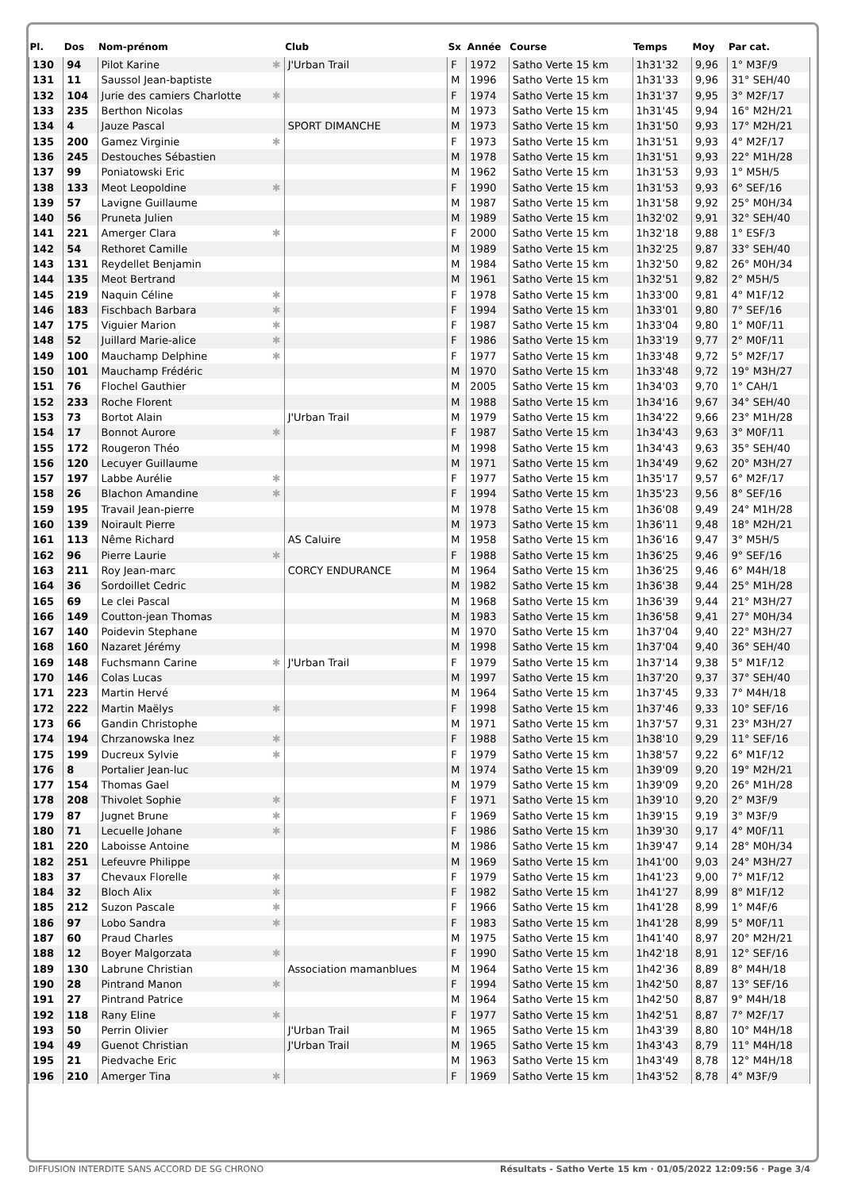| Pl. | Dos | Nom-prénom | Club | Sx | Année | Course | Temps | Moy | Par cat. |
| --- | --- | --- | --- | --- | --- | --- | --- | --- | --- |
| 130 | 94 | Pilot Karine ✱ | J'Urban Trail | F | 1972 | Satho Verte 15 km | 1h31'32 | 9,96 | 1° M3F/9 |
| 131 | 11 | Saussol Jean-baptiste | | M | 1996 | Satho Verte 15 km | 1h31'33 | 9,96 | 31° SEH/40 |
| 132 | 104 | Jurie des camiers Charlotte ✱ | | F | 1974 | Satho Verte 15 km | 1h31'37 | 9,95 | 3° M2F/17 |
| 133 | 235 | Berthon Nicolas | | M | 1973 | Satho Verte 15 km | 1h31'45 | 9,94 | 16° M2H/21 |
| 134 | 4 | Jauze Pascal | SPORT DIMANCHE | M | 1973 | Satho Verte 15 km | 1h31'50 | 9,93 | 17° M2H/21 |
| 135 | 200 | Gamez Virginie ✱ | | F | 1973 | Satho Verte 15 km | 1h31'51 | 9,93 | 4° M2F/17 |
| 136 | 245 | Destouches Sébastien | | M | 1978 | Satho Verte 15 km | 1h31'51 | 9,93 | 22° M1H/28 |
| 137 | 99 | Poniatowski Eric | | M | 1962 | Satho Verte 15 km | 1h31'53 | 9,93 | 1° M5H/5 |
| 138 | 133 | Meot Leopoldine ✱ | | F | 1990 | Satho Verte 15 km | 1h31'53 | 9,93 | 6° SEF/16 |
| 139 | 57 | Lavigne Guillaume | | M | 1987 | Satho Verte 15 km | 1h31'58 | 9,92 | 25° M0H/34 |
| 140 | 56 | Pruneta Julien | | M | 1989 | Satho Verte 15 km | 1h32'02 | 9,91 | 32° SEH/40 |
| 141 | 221 | Amerger Clara ✱ | | F | 2000 | Satho Verte 15 km | 1h32'18 | 9,88 | 1° ESF/3 |
| 142 | 54 | Rethoret Camille | | M | 1989 | Satho Verte 15 km | 1h32'25 | 9,87 | 33° SEH/40 |
| 143 | 131 | Reydellet Benjamin | | M | 1984 | Satho Verte 15 km | 1h32'50 | 9,82 | 26° M0H/34 |
| 144 | 135 | Meot Bertrand | | M | 1961 | Satho Verte 15 km | 1h32'51 | 9,82 | 2° M5H/5 |
| 145 | 219 | Naquin Céline ✱ | | F | 1978 | Satho Verte 15 km | 1h33'00 | 9,81 | 4° M1F/12 |
| 146 | 183 | Fischbach Barbara ✱ | | F | 1994 | Satho Verte 15 km | 1h33'01 | 9,80 | 7° SEF/16 |
| 147 | 175 | Viguier Marion ✱ | | F | 1987 | Satho Verte 15 km | 1h33'04 | 9,80 | 1° M0F/11 |
| 148 | 52 | Juillard Marie-alice ✱ | | F | 1986 | Satho Verte 15 km | 1h33'19 | 9,77 | 2° M0F/11 |
| 149 | 100 | Mauchamp Delphine ✱ | | F | 1977 | Satho Verte 15 km | 1h33'48 | 9,72 | 5° M2F/17 |
| 150 | 101 | Mauchamp Frédéric | | M | 1970 | Satho Verte 15 km | 1h33'48 | 9,72 | 19° M3H/27 |
| 151 | 76 | Flochel Gauthier | | M | 2005 | Satho Verte 15 km | 1h34'03 | 9,70 | 1° CAH/1 |
| 152 | 233 | Roche Florent | | M | 1988 | Satho Verte 15 km | 1h34'16 | 9,67 | 34° SEH/40 |
| 153 | 73 | Bortot Alain | J'Urban Trail | M | 1979 | Satho Verte 15 km | 1h34'22 | 9,66 | 23° M1H/28 |
| 154 | 17 | Bonnot Aurore ✱ | | F | 1987 | Satho Verte 15 km | 1h34'43 | 9,63 | 3° M0F/11 |
| 155 | 172 | Rougeron Théo | | M | 1998 | Satho Verte 15 km | 1h34'43 | 9,63 | 35° SEH/40 |
| 156 | 120 | Lecuyer Guillaume | | M | 1971 | Satho Verte 15 km | 1h34'49 | 9,62 | 20° M3H/27 |
| 157 | 197 | Labbe Aurélie ✱ | | F | 1977 | Satho Verte 15 km | 1h35'17 | 9,57 | 6° M2F/17 |
| 158 | 26 | Blachon Amandine ✱ | | F | 1994 | Satho Verte 15 km | 1h35'23 | 9,56 | 8° SEF/16 |
| 159 | 195 | Travail Jean-pierre | | M | 1978 | Satho Verte 15 km | 1h36'08 | 9,49 | 24° M1H/28 |
| 160 | 139 | Noirault Pierre | | M | 1973 | Satho Verte 15 km | 1h36'11 | 9,48 | 18° M2H/21 |
| 161 | 113 | Nême Richard | AS Caluire | M | 1958 | Satho Verte 15 km | 1h36'16 | 9,47 | 3° M5H/5 |
| 162 | 96 | Pierre Laurie ✱ | | F | 1988 | Satho Verte 15 km | 1h36'25 | 9,46 | 9° SEF/16 |
| 163 | 211 | Roy Jean-marc | CORCY ENDURANCE | M | 1964 | Satho Verte 15 km | 1h36'25 | 9,46 | 6° M4H/18 |
| 164 | 36 | Sordoillet Cedric | | M | 1982 | Satho Verte 15 km | 1h36'38 | 9,44 | 25° M1H/28 |
| 165 | 69 | Le clei Pascal | | M | 1968 | Satho Verte 15 km | 1h36'39 | 9,44 | 21° M3H/27 |
| 166 | 149 | Coutton-jean Thomas | | M | 1983 | Satho Verte 15 km | 1h36'58 | 9,41 | 27° M0H/34 |
| 167 | 140 | Poidevin Stephane | | M | 1970 | Satho Verte 15 km | 1h37'04 | 9,40 | 22° M3H/27 |
| 168 | 160 | Nazaret Jérémy | | M | 1998 | Satho Verte 15 km | 1h37'04 | 9,40 | 36° SEH/40 |
| 169 | 148 | Fuchsmann Carine ✱ | J'Urban Trail | F | 1979 | Satho Verte 15 km | 1h37'14 | 9,38 | 5° M1F/12 |
| 170 | 146 | Colas Lucas | | M | 1997 | Satho Verte 15 km | 1h37'20 | 9,37 | 37° SEH/40 |
| 171 | 223 | Martin Hervé | | M | 1964 | Satho Verte 15 km | 1h37'45 | 9,33 | 7° M4H/18 |
| 172 | 222 | Martin Maëlys ✱ | | F | 1998 | Satho Verte 15 km | 1h37'46 | 9,33 | 10° SEF/16 |
| 173 | 66 | Gandin Christophe | | M | 1971 | Satho Verte 15 km | 1h37'57 | 9,31 | 23° M3H/27 |
| 174 | 194 | Chrzanowska Inez ✱ | | F | 1988 | Satho Verte 15 km | 1h38'10 | 9,29 | 11° SEF/16 |
| 175 | 199 | Ducreux Sylvie ✱ | | F | 1979 | Satho Verte 15 km | 1h38'57 | 9,22 | 6° M1F/12 |
| 176 | 8 | Portalier Jean-luc | | M | 1974 | Satho Verte 15 km | 1h39'09 | 9,20 | 19° M2H/21 |
| 177 | 154 | Thomas Gael | | M | 1979 | Satho Verte 15 km | 1h39'09 | 9,20 | 26° M1H/28 |
| 178 | 208 | Thivolet Sophie ✱ | | F | 1971 | Satho Verte 15 km | 1h39'10 | 9,20 | 2° M3F/9 |
| 179 | 87 | Jugnet Brune ✱ | | F | 1969 | Satho Verte 15 km | 1h39'15 | 9,19 | 3° M3F/9 |
| 180 | 71 | Lecuelle Johane ✱ | | F | 1986 | Satho Verte 15 km | 1h39'30 | 9,17 | 4° M0F/11 |
| 181 | 220 | Laboisse Antoine | | M | 1986 | Satho Verte 15 km | 1h39'47 | 9,14 | 28° M0H/34 |
| 182 | 251 | Lefeuvre Philippe | | M | 1969 | Satho Verte 15 km | 1h41'00 | 9,03 | 24° M3H/27 |
| 183 | 37 | Chevaux Florelle ✱ | | F | 1979 | Satho Verte 15 km | 1h41'23 | 9,00 | 7° M1F/12 |
| 184 | 32 | Bloch Alix ✱ | | F | 1982 | Satho Verte 15 km | 1h41'27 | 8,99 | 8° M1F/12 |
| 185 | 212 | Suzon Pascale ✱ | | F | 1966 | Satho Verte 15 km | 1h41'28 | 8,99 | 1° M4F/6 |
| 186 | 97 | Lobo Sandra ✱ | | F | 1983 | Satho Verte 15 km | 1h41'28 | 8,99 | 5° M0F/11 |
| 187 | 60 | Praud Charles | | M | 1975 | Satho Verte 15 km | 1h41'40 | 8,97 | 20° M2H/21 |
| 188 | 12 | Boyer Malgorzata ✱ | | F | 1990 | Satho Verte 15 km | 1h42'18 | 8,91 | 12° SEF/16 |
| 189 | 130 | Labrune Christian | Association mamanblues | M | 1964 | Satho Verte 15 km | 1h42'36 | 8,89 | 8° M4H/18 |
| 190 | 28 | Pintrand Manon ✱ | | F | 1994 | Satho Verte 15 km | 1h42'50 | 8,87 | 13° SEF/16 |
| 191 | 27 | Pintrand Patrice | | M | 1964 | Satho Verte 15 km | 1h42'50 | 8,87 | 9° M4H/18 |
| 192 | 118 | Rany Eline ✱ | | F | 1977 | Satho Verte 15 km | 1h42'51 | 8,87 | 7° M2F/17 |
| 193 | 50 | Perrin Olivier | J'Urban Trail | M | 1965 | Satho Verte 15 km | 1h43'39 | 8,80 | 10° M4H/18 |
| 194 | 49 | Guenot Christian | J'Urban Trail | M | 1965 | Satho Verte 15 km | 1h43'43 | 8,79 | 11° M4H/18 |
| 195 | 21 | Piedvache Eric | | M | 1963 | Satho Verte 15 km | 1h43'49 | 8,78 | 12° M4H/18 |
| 196 | 210 | Amerger Tina ✱ | | F | 1969 | Satho Verte 15 km | 1h43'52 | 8,78 | 4° M3F/9 |
DIFFUSION INTERDITE SANS ACCORD DE SG CHRONO
Résultats - Satho Verte 15 km · 01/05/2022 12:09:56 · Page 3/4